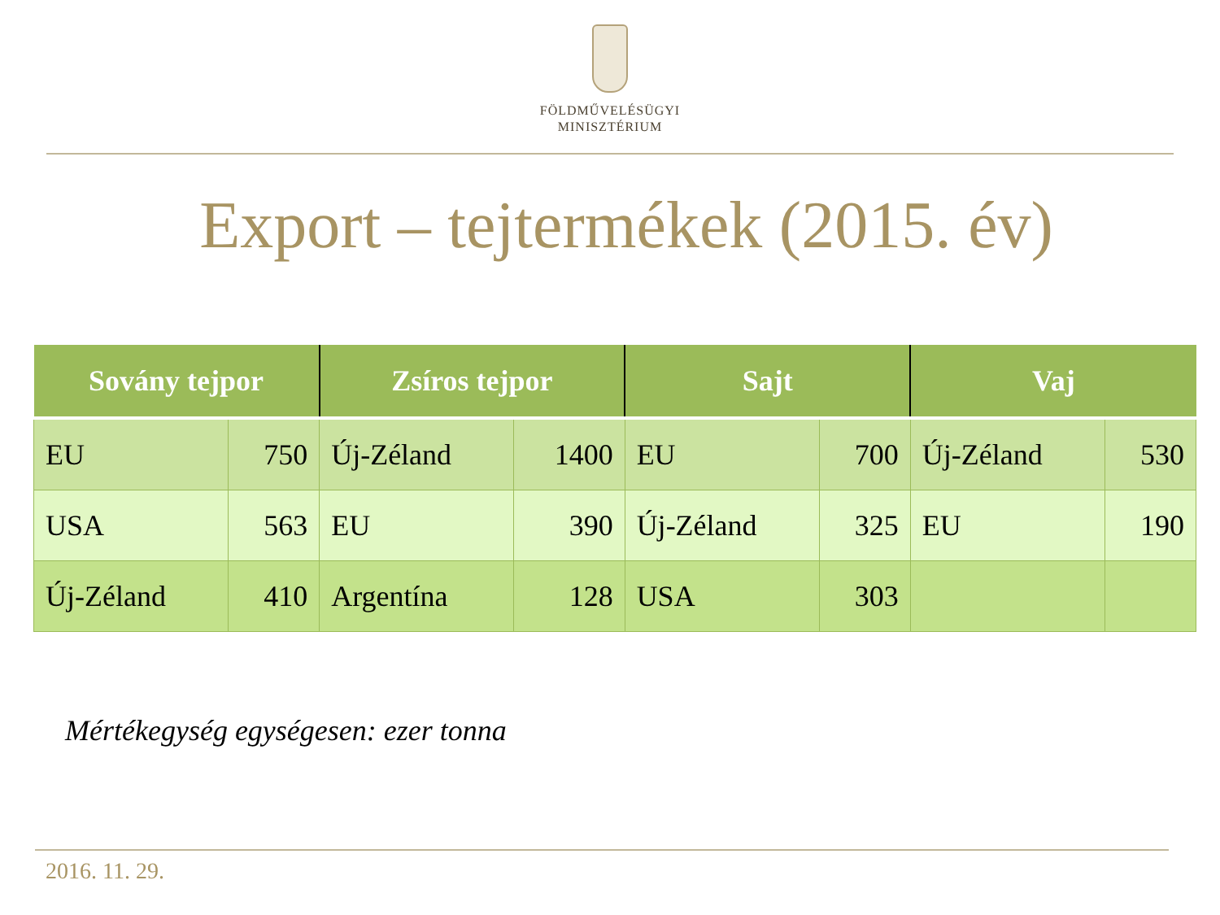FÖLDMŰVELÉSÜGYI
MINISZTÉRIUM
Export – tejtermékek (2015. év)
| Sovány tejpor | | Zsíros tejpor | | Sajt | | Vaj | |
| --- | --- | --- | --- | --- | --- | --- | --- |
| EU | 750 | Új-Zéland | 1400 | EU | 700 | Új-Zéland | 530 |
| USA | 563 | EU | 390 | Új-Zéland | 325 | EU | 190 |
| Új-Zéland | 410 | Argentína | 128 | USA | 303 | | |
Mértékegység egységesen: ezer tonna
2016. 11. 29.